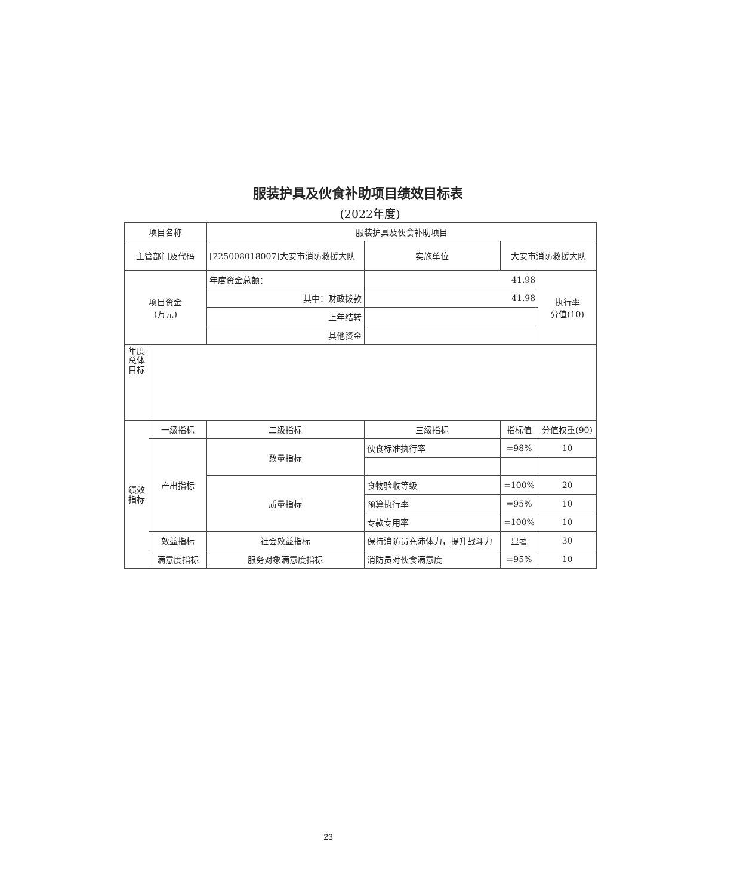服装护具及伙食补助项目绩效目标表
(2022年度)
| 项目名称 | | 服装护具及伙食补助项目 | | | | |
| 主管部门及代码 | | [225008018007]大安市消防救援大队 | | 实施单位 | 大安市消防救援大队 | |
| 项目资金 (万元) | | 年度资金总额： | 41.98 | | | 执行率 分值(10) |
| | | 其中：财政拨款 | 41.98 | | | |
| | | 上年结转 | | | | |
| | | 其他资金 | | | | |
| 年度总体目标 | | | | | | |
| 绩效指标 | 一级指标 | 二级指标 | 三级指标 | | 指标值 | 分值权重(90) |
| | 产出指标 | 数量指标 | 伙食标准执行率 | | =98% | 10 |
| | | 质量指标 | 食物验收等级 | | =100% | 20 |
| | | | 预算执行率 | | =95% | 10 |
| | | | 专款专用率 | | =100% | 10 |
| | 效益指标 | 社会效益指标 | 保持消防员充沛体力，提升战斗力 | | 显著 | 30 |
| | 满意度指标 | 服务对象满意度指标 | 消防员对伙食满意度 | | =95% | 10 |
23